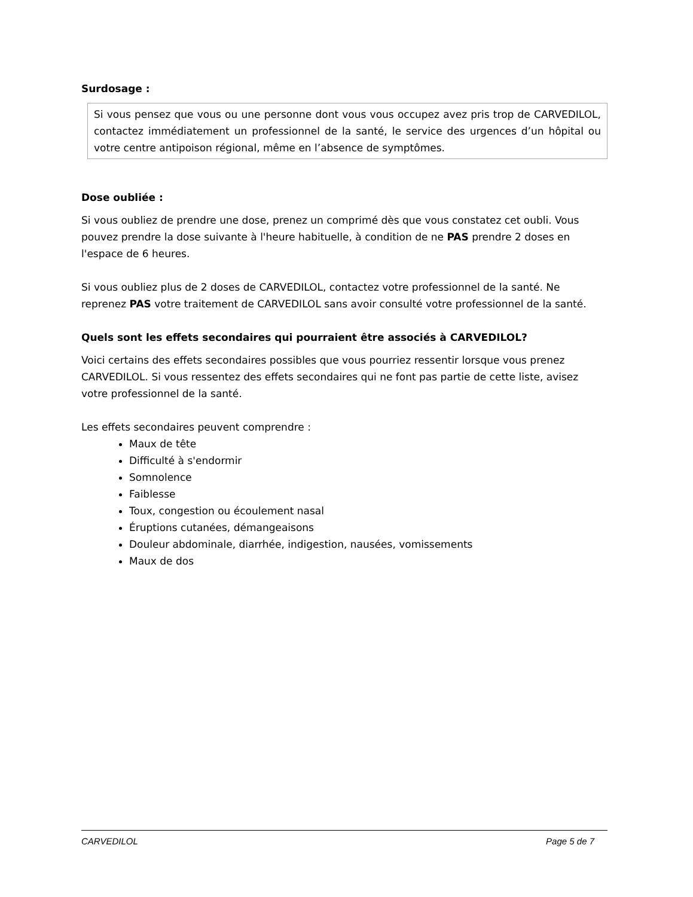Surdosage :
Si vous pensez que vous ou une personne dont vous vous occupez avez pris trop de CARVEDILOL, contactez immédiatement un professionnel de la santé, le service des urgences d’un hôpital ou votre centre antipoison régional, même en l’absence de symptômes.
Dose oubliée :
Si vous oubliez de prendre une dose, prenez un comprimé dès que vous constatez cet oubli. Vous pouvez prendre la dose suivante à l'heure habituelle, à condition de ne PAS prendre 2 doses en l'espace de 6 heures.
Si vous oubliez plus de 2 doses de CARVEDILOL, contactez votre professionnel de la santé. Ne reprenez PAS votre traitement de CARVEDILOL sans avoir consulté votre professionnel de la santé.
Quels sont les effets secondaires qui pourraient être associés à CARVEDILOL?
Voici certains des effets secondaires possibles que vous pourriez ressentir lorsque vous prenez CARVEDILOL. Si vous ressentez des effets secondaires qui ne font pas partie de cette liste, avisez votre professionnel de la santé.
Les effets secondaires peuvent comprendre :
Maux de tête
Difficulté à s'endormir
Somnolence
Faiblesse
Toux, congestion ou écoulement nasal
Éruptions cutanées, démangeaisons
Douleur abdominale, diarrhée, indigestion, nausées, vomissements
Maux de dos
CARVEDILOL Page 5 de 7